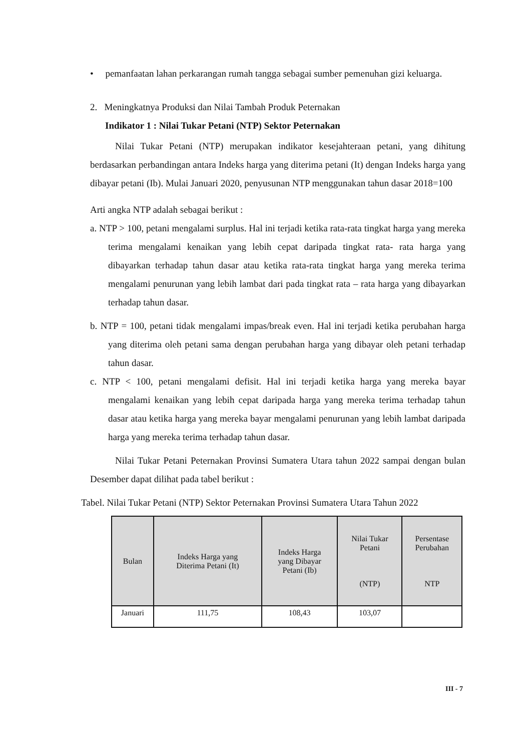• pemanfaatan lahan perkarangan rumah tangga sebagai sumber pemenuhan gizi keluarga.
2. Meningkatnya Produksi dan Nilai Tambah Produk Peternakan
Indikator 1 : Nilai Tukar Petani (NTP) Sektor Peternakan
Nilai Tukar Petani (NTP) merupakan indikator kesejahteraan petani, yang dihitung berdasarkan perbandingan antara Indeks harga yang diterima petani (It) dengan Indeks harga yang dibayar petani (Ib). Mulai Januari 2020, penyusunan NTP menggunakan tahun dasar 2018=100
Arti angka NTP adalah sebagai berikut :
a. NTP > 100, petani mengalami surplus. Hal ini terjadi ketika rata-rata tingkat harga yang mereka terima mengalami kenaikan yang lebih cepat daripada tingkat rata- rata harga yang dibayarkan terhadap tahun dasar atau ketika rata-rata tingkat harga yang mereka terima mengalami penurunan yang lebih lambat dari pada tingkat rata – rata harga yang dibayarkan terhadap tahun dasar.
b. NTP = 100, petani tidak mengalami impas/break even. Hal ini terjadi ketika perubahan harga yang diterima oleh petani sama dengan perubahan harga yang dibayar oleh petani terhadap tahun dasar.
c. NTP < 100, petani mengalami defisit. Hal ini terjadi ketika harga yang mereka bayar mengalami kenaikan yang lebih cepat daripada harga yang mereka terima terhadap tahun dasar atau ketika harga yang mereka bayar mengalami penurunan yang lebih lambat daripada harga yang mereka terima terhadap tahun dasar.
Nilai Tukar Petani Peternakan Provinsi Sumatera Utara tahun 2022 sampai dengan bulan Desember dapat dilihat pada tabel berikut :
Tabel. Nilai Tukar Petani (NTP) Sektor Peternakan Provinsi Sumatera Utara Tahun 2022
| Bulan | Indeks Harga yang Diterima Petani (It) | Indeks Harga yang Dibayar Petani (Ib) | Nilai Tukar Petani (NTP) | Persentase Perubahan NTP |
| --- | --- | --- | --- | --- |
| Januari | 111,75 | 108,43 | 103,07 | |
III - 7